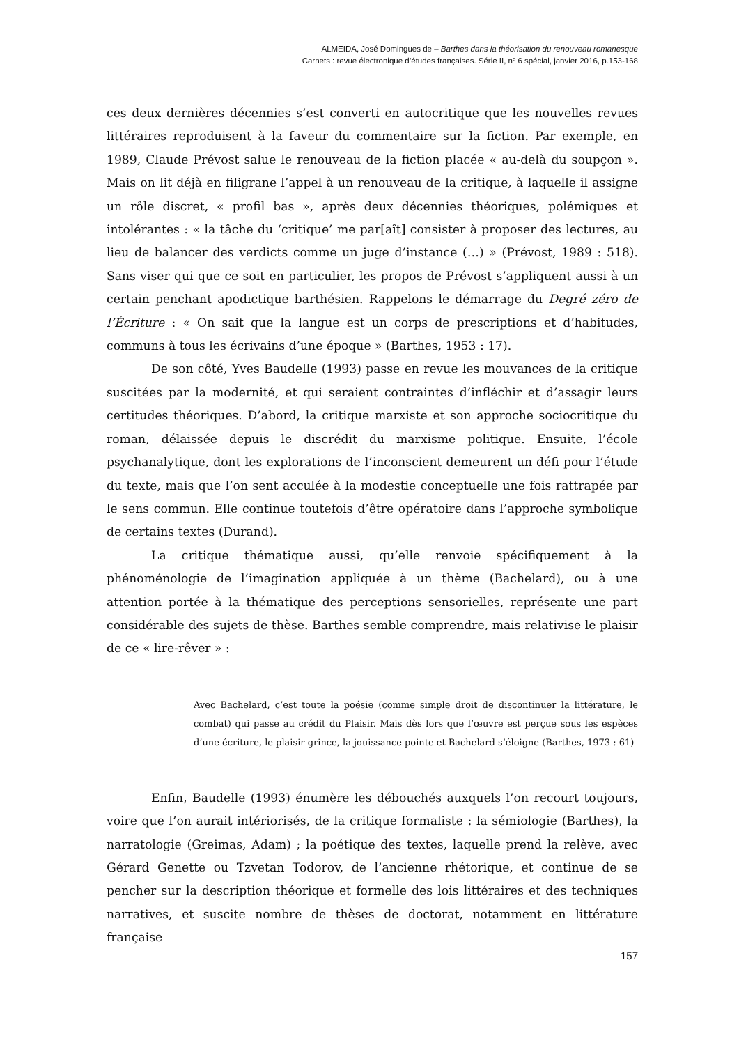ALMEIDA, José Domingues de – Barthes dans la théorisation du renouveau romanesque
Carnets : revue électronique d’études françaises. Série II, nº 6 spécial, janvier 2016, p.153-168
ces deux dernières décennies s’est converti en autocritique que les nouvelles revues littéraires reproduisent à la faveur du commentaire sur la fiction. Par exemple, en 1989, Claude Prévost salue le renouveau de la fiction placée « au-delà du soupçon ». Mais on lit déjà en filigrane l’appel à un renouveau de la critique, à laquelle il assigne un rôle discret, « profil bas », après deux décennies théoriques, polémiques et intolérantes : « la tâche du ‘critique’ me par[aît] consister à proposer des lectures, au lieu de balancer des verdicts comme un juge d’instance (…) » (Prévost, 1989 : 518). Sans viser qui que ce soit en particulier, les propos de Prévost s’appliquent aussi à un certain penchant apodictique barthésien. Rappelons le démarrage du Degré zéro de l’Écriture : « On sait que la langue est un corps de prescriptions et d’habitudes, communs à tous les écrivains d’une époque » (Barthes, 1953 : 17).
De son côté, Yves Baudelle (1993) passe en revue les mouvances de la critique suscitées par la modernité, et qui seraient contraintes d’infléchir et d’assagir leurs certitudes théoriques. D’abord, la critique marxiste et son approche sociocritique du roman, délaissée depuis le discrédit du marxisme politique. Ensuite, l’école psychanalytique, dont les explorations de l’inconscient demeurent un défi pour l’étude du texte, mais que l’on sent acculée à la modestie conceptuelle une fois rattrapée par le sens commun. Elle continue toutefois d’être opératoire dans l’approche symbolique de certains textes (Durand).
La critique thématique aussi, qu’elle renvoie spécifiquement à la phénoménologie de l’imagination appliquée à un thème (Bachelard), ou à une attention portée à la thématique des perceptions sensorielles, représente une part considérable des sujets de thèse. Barthes semble comprendre, mais relativise le plaisir de ce « lire-rêver » :
Avec Bachelard, c’est toute la poésie (comme simple droit de discontinuer la littérature, le combat) qui passe au crédit du Plaisir. Mais dès lors que l’œuvre est perçue sous les espèces d’une écriture, le plaisir grince, la jouissance pointe et Bachelard s’éloigne (Barthes, 1973 : 61)
Enfin, Baudelle (1993) énumère les débouchés auxquels l’on recourt toujours, voire que l’on aurait intériorisés, de la critique formaliste : la sémiologie (Barthes), la narratologie (Greimas, Adam) ; la poétique des textes, laquelle prend la relève, avec Gérard Genette ou Tzvetan Todorov, de l’ancienne rhétorique, et continue de se pencher sur la description théorique et formelle des lois littéraires et des techniques narratives, et suscite nombre de thèses de doctorat, notamment en littérature française
157